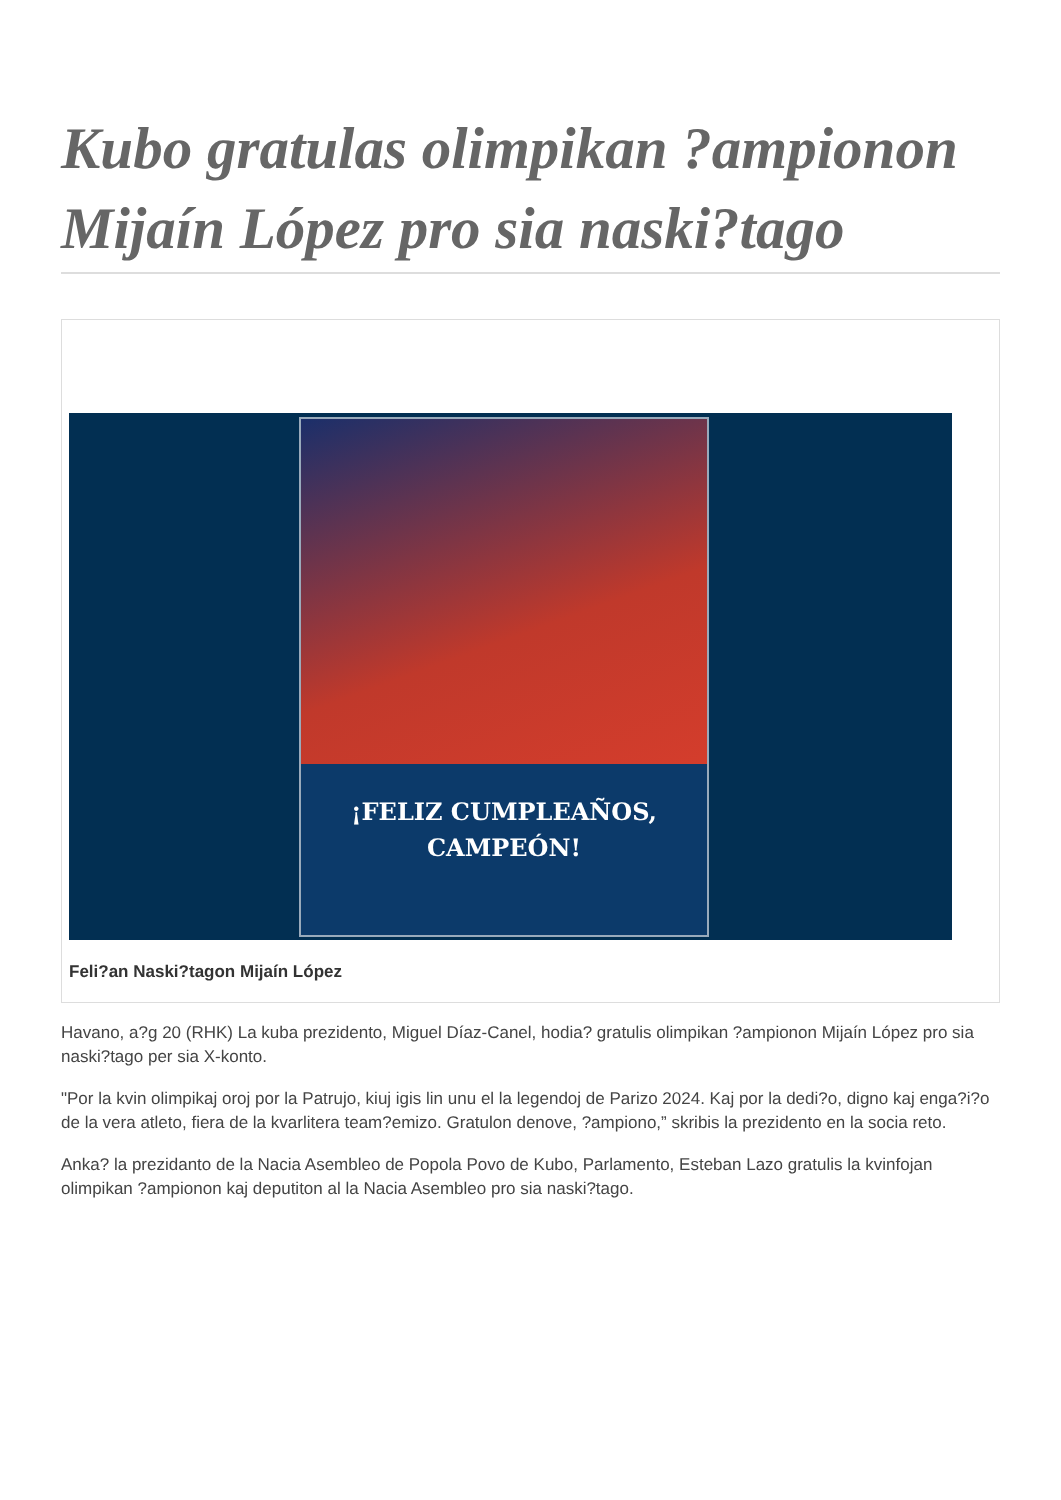Kubo gratulas olimpikan ?ampionon Mijaín López pro sia naski?tago
¡FELIZ CUMPLEAÑOS,
CAMPEÓN!
Feli?an Naski?tagon Mijaín López
Havano, a?g 20 (RHK) La kuba prezidento, Miguel Díaz-Canel, hodia? gratulis olimpikan ?ampionon Mijaín López pro sia naski?tago per sia X-konto.
"Por la kvin olimpikaj oroj por la Patrujo, kiuj igis lin unu el la legendoj de Parizo 2024. Kaj por la dedi?o, digno kaj enga?i?o de la vera atleto, fiera de la kvarlitera team?emizo. Gratulon denove, ?ampiono,” skribis la prezidento en la socia reto.
Anka? la prezidanto de la Nacia Asembleo de Popola Povo de Kubo, Parlamento, Esteban Lazo gratulis la kvinfojan olimpikan ?ampionon kaj deputiton al la Nacia Asembleo pro sia naski?tago.